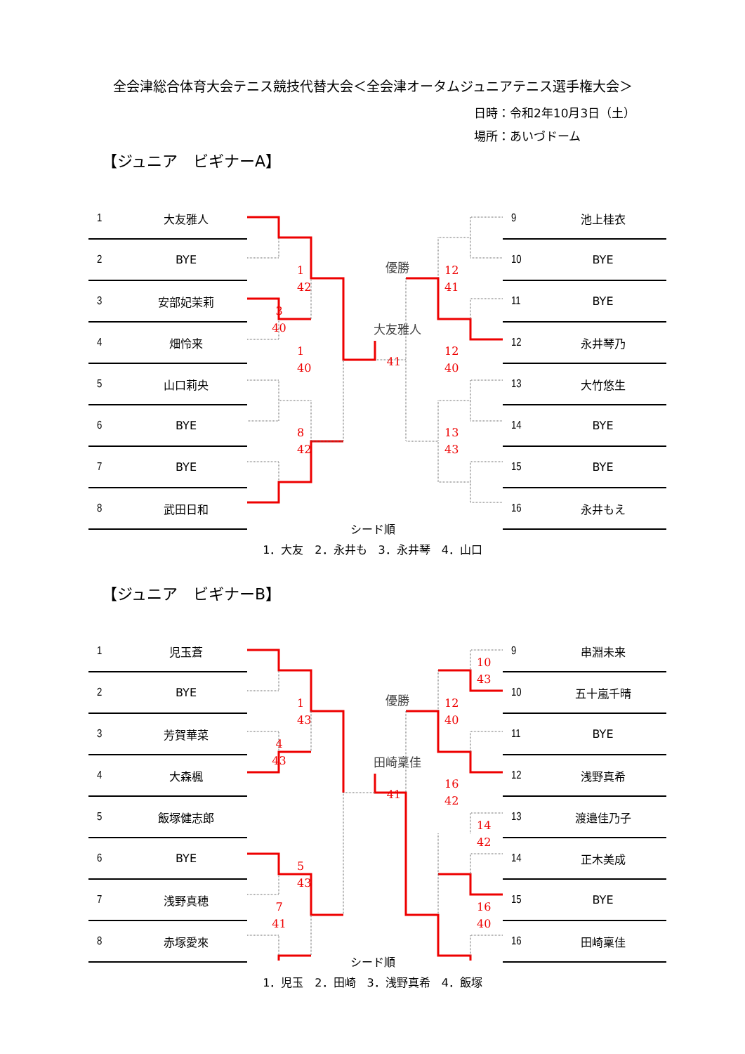全会津総合体育大会テニス競技代替大会＜全会津オータムジュニアテニス選手権大会＞
日時：令和2年10月3日（土）
場所：あいづドーム
【ジュニア　ビギナーA】
| 1 | 大友雅人 |
| 2 | BYE |
| 3 | 安部妃茉莉 |
| 4 | 畑怜来 |
| 5 | 山口莉央 |
| 6 | BYE |
| 7 | BYE |
| 8 | 武田日和 |
3
40
1
42
1
40
8
42
優勝
大友雅人
41
12
41
12
40
13
43
| 9 | 池上桂衣 |
| 10 | BYE |
| 11 | BYE |
| 12 | 永井琴乃 |
| 13 | 大竹悠生 |
| 14 | BYE |
| 15 | BYE |
| 16 | 永井もえ |
シード順
1．大友　2．永井も　3．永井琴　4．山口
【ジュニア　ビギナーB】
| 1 | 児玉蒼 |
| 2 | BYE |
| 3 | 芳賀華菜 |
| 4 | 大森楓 |
| 5 | 飯塚健志郎 |
| 6 | BYE |
| 7 | 浅野真穂 |
| 8 | 赤塚愛來 |
4
43
7
41
1
43
5
43
優勝
田崎稟佳
41
12
40
16
42
10
43
14
42
16
40
| 9 | 串淵未来 |
| 10 | 五十嵐千晴 |
| 11 | BYE |
| 12 | 浅野真希 |
| 13 | 渡邉佳乃子 |
| 14 | 正木美成 |
| 15 | BYE |
| 16 | 田崎稟佳 |
シード順
1．児玉　2．田崎　3．浅野真希　4．飯塚